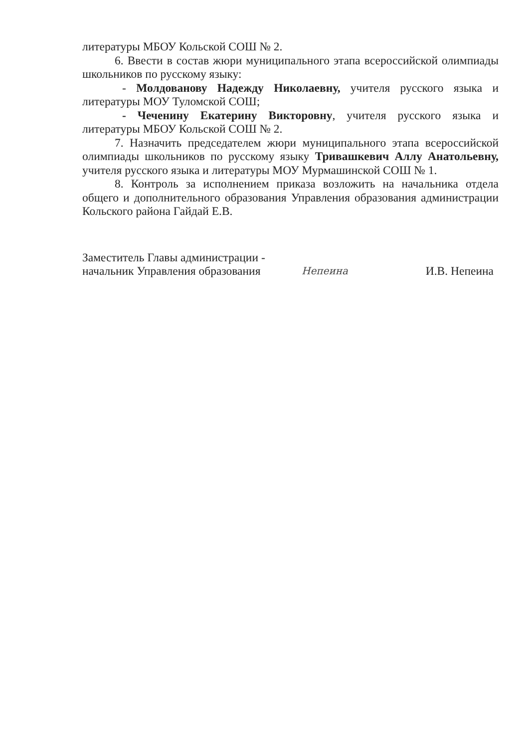литературы МБОУ Кольской СОШ № 2.
6. Ввести в состав жюри муниципального этапа всероссийской олимпиады школьников по русскому языку:
- Молдованову Надежду Николаевну, учителя русского языка и литературы МОУ Туломской СОШ;
- Чеченину Екатерину Викторовну, учителя русского языка и литературы МБОУ Кольской СОШ № 2.
7. Назначить председателем жюри муниципального этапа всероссийской олимпиады школьников по русскому языку Тривашкевич Аллу Анатольевну, учителя русского языка и литературы МОУ Мурмашинской СОШ № 1.
8. Контроль за исполнением приказа возложить на начальника отдела общего и дополнительного образования Управления образования администрации Кольского района Гайдай Е.В.
Заместитель Главы администрации -
начальник Управления образования
Непеина
И.В. Непеина